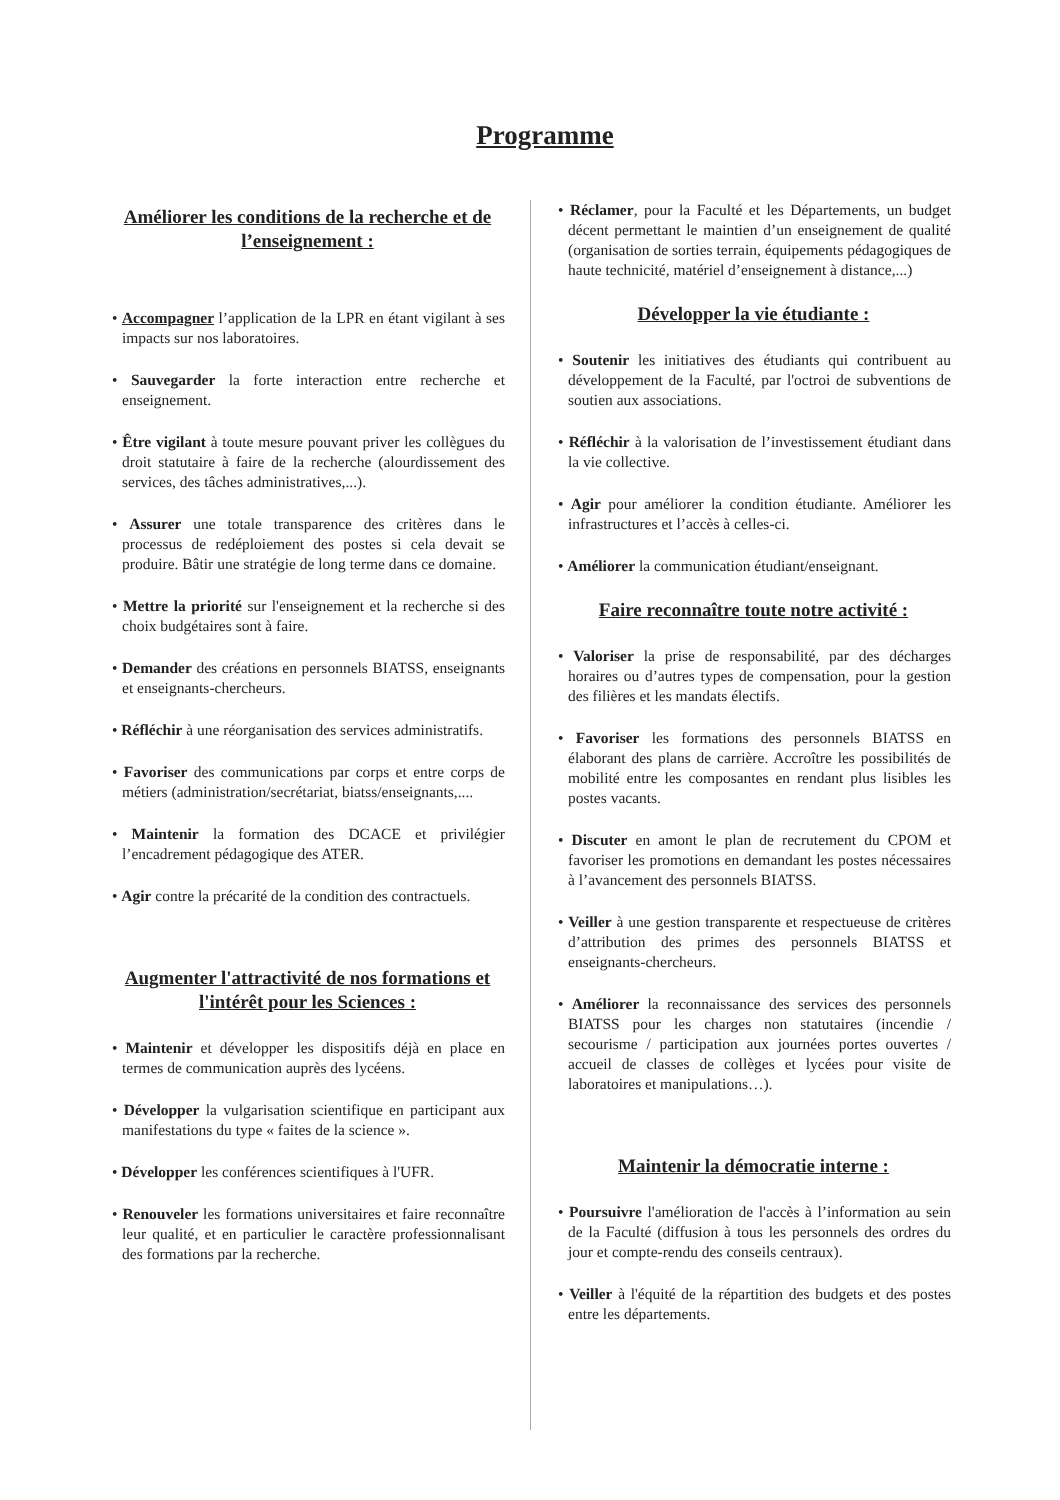Programme
Améliorer les conditions de la recherche et de l’enseignement :
• Accompagner l’application de la LPR en étant vigilant à ses impacts sur nos laboratoires.
• Sauvegarder la forte interaction entre recherche et enseignement.
• Être vigilant à toute mesure pouvant priver les collègues du droit statutaire à faire de la recherche (alourdissement des services, des tâches administratives,...).
• Assurer une totale transparence des critères dans le processus de redéploiement des postes si cela devait se produire. Bâtir une stratégie de long terme dans ce domaine.
• Mettre la priorité sur l'enseignement et la recherche si des choix budgétaires sont à faire.
• Demander des créations en personnels BIATSS, enseignants et enseignants-chercheurs.
• Réfléchir à une réorganisation des services administratifs.
• Favoriser des communications par corps et entre corps de métiers (administration/secrétariat, biatss/enseignants,....
• Maintenir la formation des DCACE et privilégier l’encadrement pédagogique des ATER.
• Agir contre la précarité de la condition des contractuels.
Augmenter l'attractivité de nos formations et l'intérêt pour les Sciences :
• Maintenir et développer les dispositifs déjà en place en termes de communication auprès des lycéens.
• Développer la vulgarisation scientifique en participant aux manifestations du type « faites de la science ».
• Développer les conférences scientifiques à l'UFR.
• Renouveler les formations universitaires et faire reconnaître leur qualité, et en particulier le caractère professionnalisant des formations par la recherche.
• Réclamer, pour la Faculté et les Départements, un budget décent permettant le maintien d’un enseignement de qualité (organisation de sorties terrain, équipements pédagogiques de haute technicité, matériel d’enseignement à distance,...)
Développer la vie étudiante :
• Soutenir les initiatives des étudiants qui contribuent au développement de la Faculté, par l'octroi de subventions de soutien aux associations.
• Réfléchir à la valorisation de l’investissement étudiant dans la vie collective.
• Agir pour améliorer la condition étudiante. Améliorer les infrastructures et l’accès à celles-ci.
• Améliorer la communication étudiant/enseignant.
Faire reconnaître toute notre activité :
• Valoriser la prise de responsabilité, par des décharges horaires ou d’autres types de compensation, pour la gestion des filières et les mandats électifs.
• Favoriser les formations des personnels BIATSS en élaborant des plans de carrière. Accroître les possibilités de mobilité entre les composantes en rendant plus lisibles les postes vacants.
• Discuter en amont le plan de recrutement du CPOM et favoriser les promotions en demandant les postes nécessaires à l’avancement des personnels BIATSS.
• Veiller à une gestion transparente et respectueuse de critères d’attribution des primes des personnels BIATSS et enseignants-chercheurs.
• Améliorer la reconnaissance des services des personnels BIATSS pour les charges non statutaires (incendie / secourisme / participation aux journées portes ouvertes / accueil de classes de collèges et lycées pour visite de laboratoires et manipulations…).
Maintenir la démocratie interne :
• Poursuivre l'amélioration de l'accès à l’information au sein de la Faculté (diffusion à tous les personnels des ordres du jour et compte-rendu des conseils centraux).
• Veiller à l'équité de la répartition des budgets et des postes entre les départements.